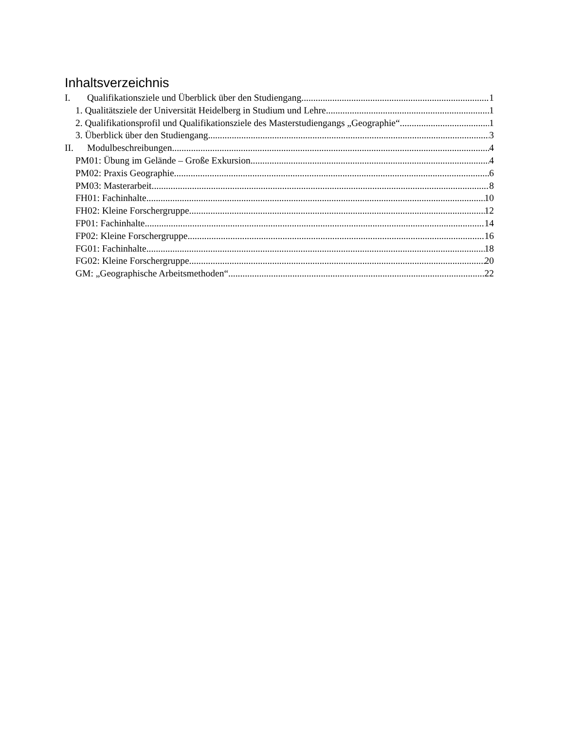Inhaltsverzeichnis
I. Qualifikationsziele und Überblick über den Studiengang 1
1. Qualitätsziele der Universität Heidelberg in Studium und Lehre 1
2. Qualifikationsprofil und Qualifikationsziele des Masterstudiengangs „Geographie“ 1
3. Überblick über den Studiengang 3
II. Modulbeschreibungen 4
PM01: Übung im Gelände – Große Exkursion 4
PM02: Praxis Geographie 6
PM03: Masterarbeit 8
FH01: Fachinhalte 10
FH02: Kleine Forschergruppe 12
FP01: Fachinhalte 14
FP02: Kleine Forschergruppe 16
FG01: Fachinhalte 18
FG02: Kleine Forschergruppe 20
GM: „Geographische Arbeitsmethoden“ 22